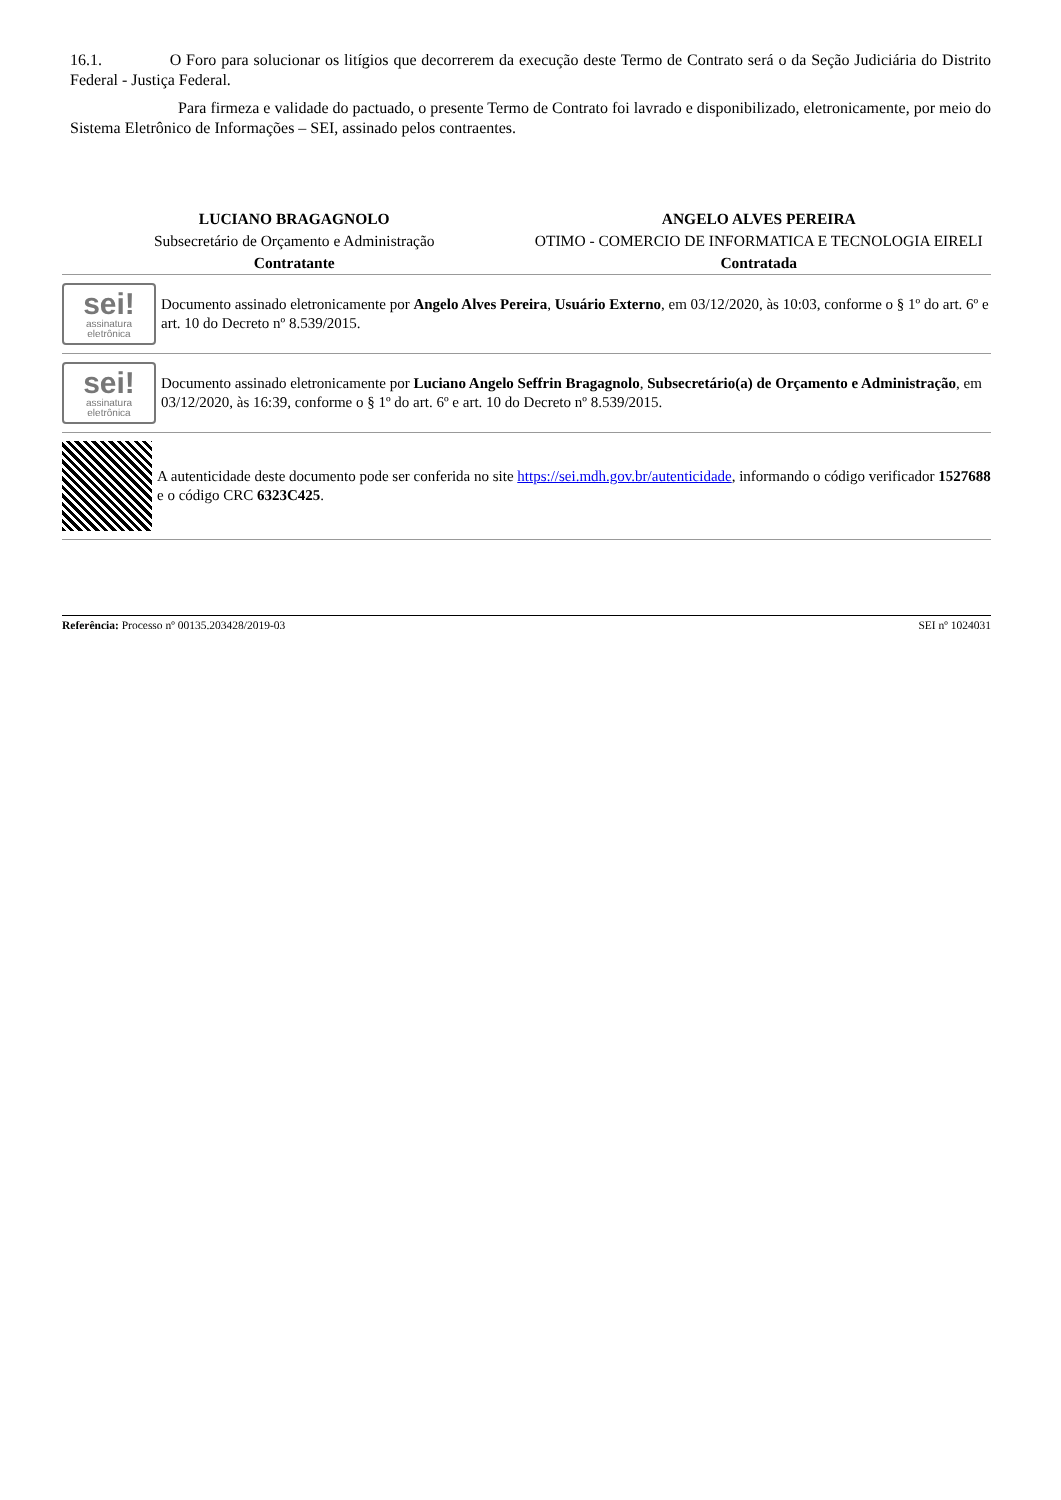16.1. O Foro para solucionar os litígios que decorrerem da execução deste Termo de Contrato será o da Seção Judiciária do Distrito Federal - Justiça Federal.
Para firmeza e validade do pactuado, o presente Termo de Contrato foi lavrado e disponibilizado, eletronicamente, por meio do Sistema Eletrônico de Informações – SEI, assinado pelos contraentes.
LUCIANO BRAGAGNOLO
Subsecretário de Orçamento e Administração
Contratante
ANGELO ALVES PEREIRA
OTIMO - COMERCIO DE INFORMATICA E TECNOLOGIA EIRELI
Contratada
sei!
assinatura
eletrônica
Documento assinado eletronicamente por Angelo Alves Pereira, Usuário Externo, em 03/12/2020, às 10:03, conforme o § 1º do art. 6º e art. 10 do Decreto nº 8.539/2015.
sei!
assinatura
eletrônica
Documento assinado eletronicamente por Luciano Angelo Seffrin Bragagnolo, Subsecretário(a) de Orçamento e Administração, em 03/12/2020, às 16:39, conforme o § 1º do art. 6º e art. 10 do Decreto nº 8.539/2015.
A autenticidade deste documento pode ser conferida no site https://sei.mdh.gov.br/autenticidade, informando o código verificador 1527688 e o código CRC 6323C425.
Referência: Processo nº 00135.203428/2019-03 SEI nº 1024031